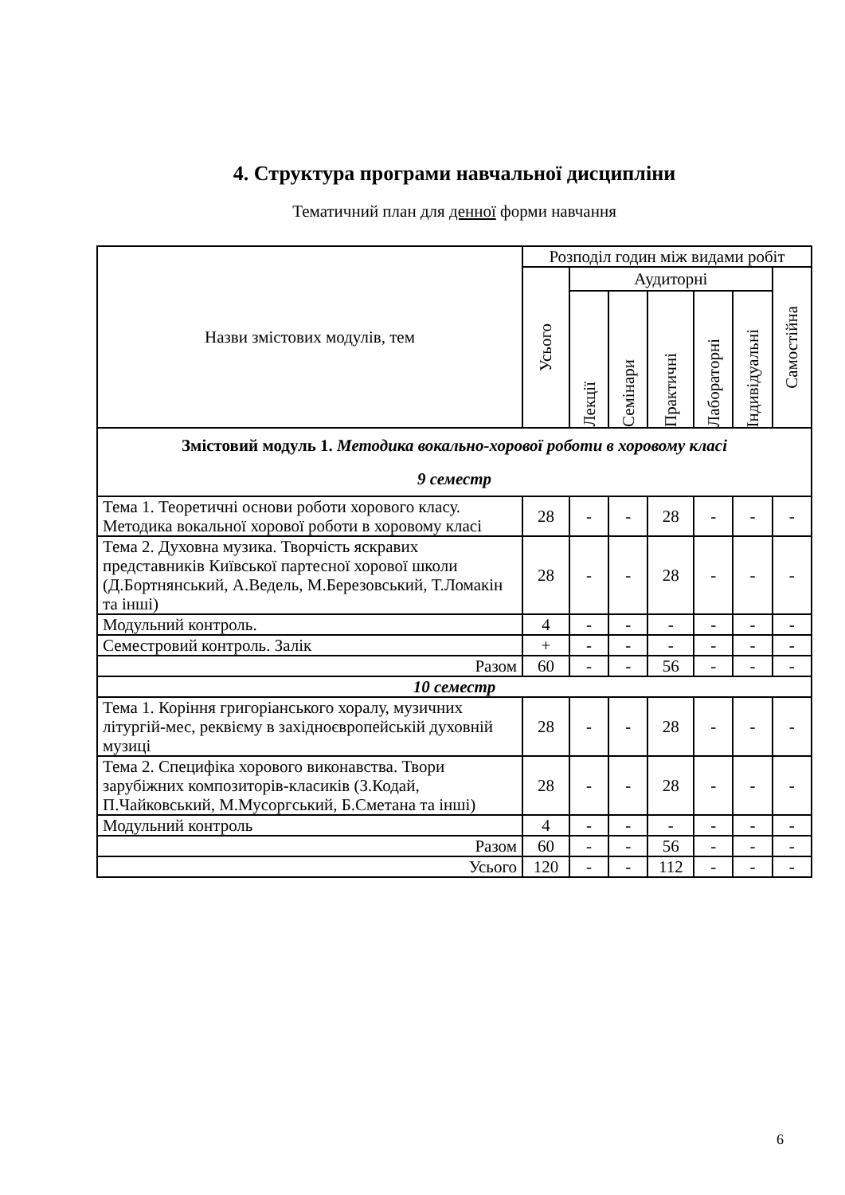4. Структура програми навчальної дисципліни
Тематичний план для денної форми навчання
| Назви змістових модулів, тем | Розподіл годин між видами робіт | | | | | | |
| --- | --- | --- | --- | --- | --- | --- | --- |
| | Усього | Аудиторні | | | | | Самостійна |
| | | Лекції | Семінари | Практичні | Лабораторні | Індивідуальні | |
| Змістовий модуль 1. Методика вокально-хорової роботи в хоровому класі 9 семестр | | | | | | | |
| Тема 1. Теоретичні основи роботи хорового класу. Методика вокальної хорової роботи в хоровому класі | 28 | - | - | 28 | - | - | - |
| Тема 2. Духовна музика. Творчість яскравих представників Київської партесної хорової школи (Д.Бортнянський, А.Ведель, М.Березовський, Т.Ломакін та інші) | 28 | - | - | 28 | - | - | - |
| Модульний контроль. | 4 | - | - | - | - | - | - |
| Семестровий контроль. Залік | + | - | - | - | - | - | - |
| Разом | 60 | - | - | 56 | - | - | - |
| 10 семестр | | | | | | | |
| Тема 1. Коріння григоріанського хоралу, музичних літургій-мес, реквієму в західноєвропейській духовній музиці | 28 | - | - | 28 | - | - | - |
| Тема 2. Специфіка хорового виконавства. Твори зарубіжних композиторів-класиків (З.Кодай, П.Чайковський, М.Мусоргський, Б.Сметана та інші) | 28 | - | - | 28 | - | - | - |
| Модульний контроль | 4 | - | - | - | - | - | - |
| Разом | 60 | - | - | 56 | - | - | - |
| Усього | 120 | - | - | 112 | - | - | - |
6